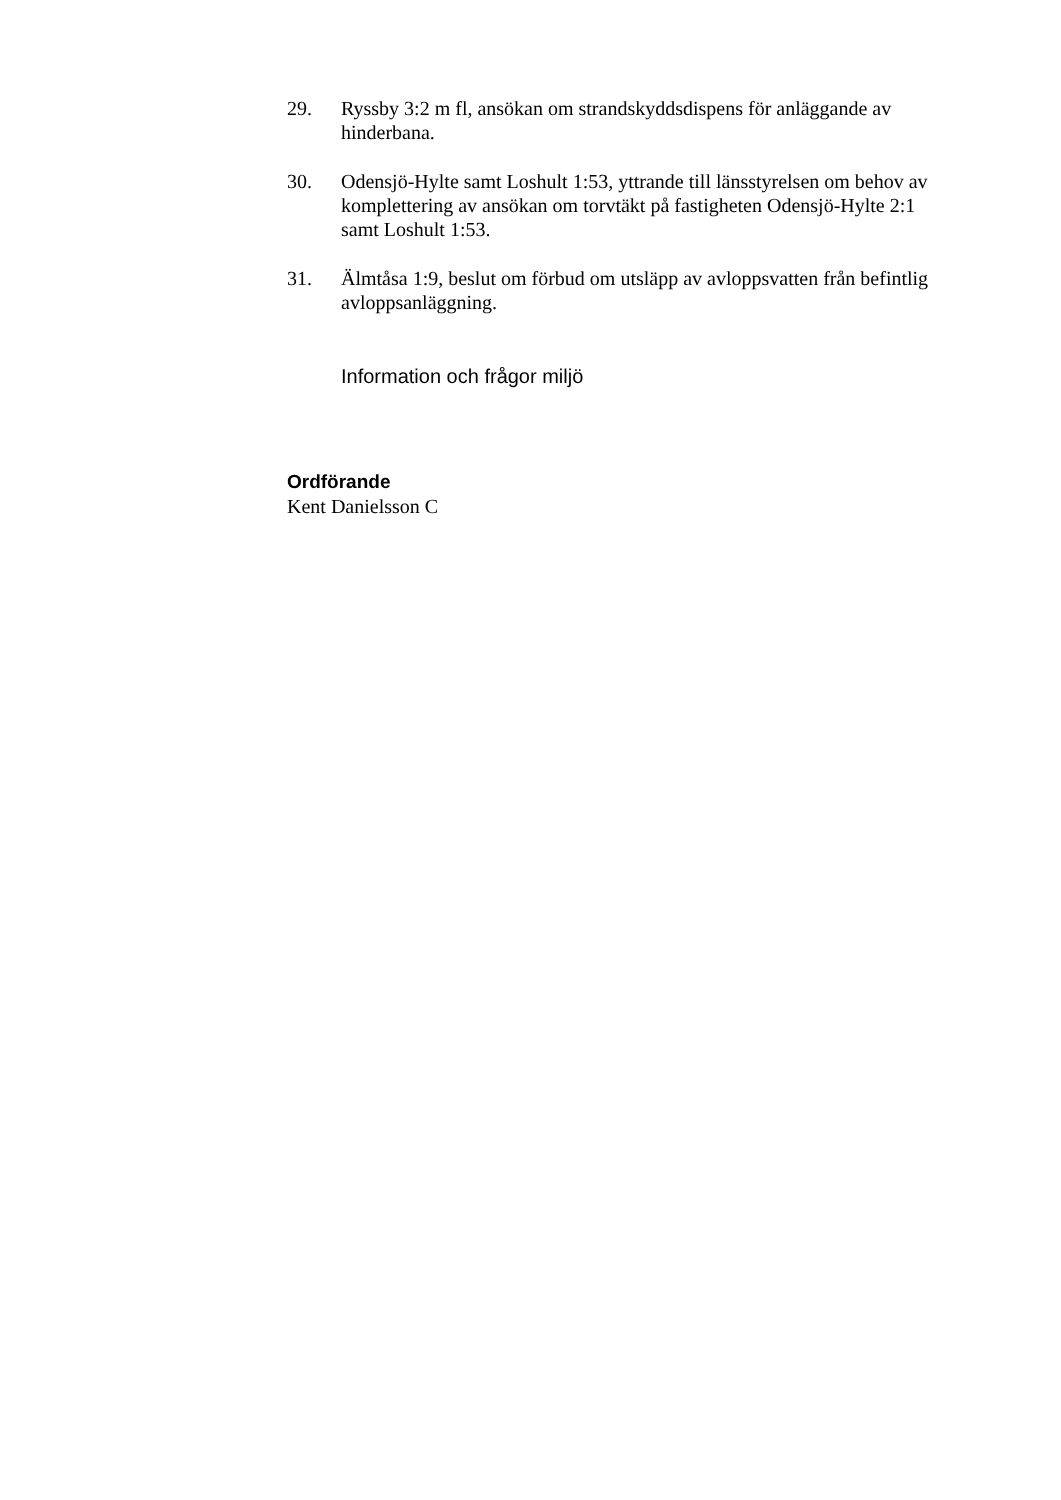29. Ryssby 3:2 m fl, ansökan om strandskyddsdispens för anläggande av hinderbana.
30. Odensjö-Hylte samt Loshult 1:53, yttrande till länsstyrelsen om behov av komplettering av ansökan om torvtäkt på fastigheten Odensjö-Hylte 2:1 samt Loshult 1:53.
31. Älmtåsa 1:9, beslut om förbud om utsläpp av avloppsvatten från befintlig avloppsanläggning.
Information och frågor miljö
Ordförande
Kent Danielsson C